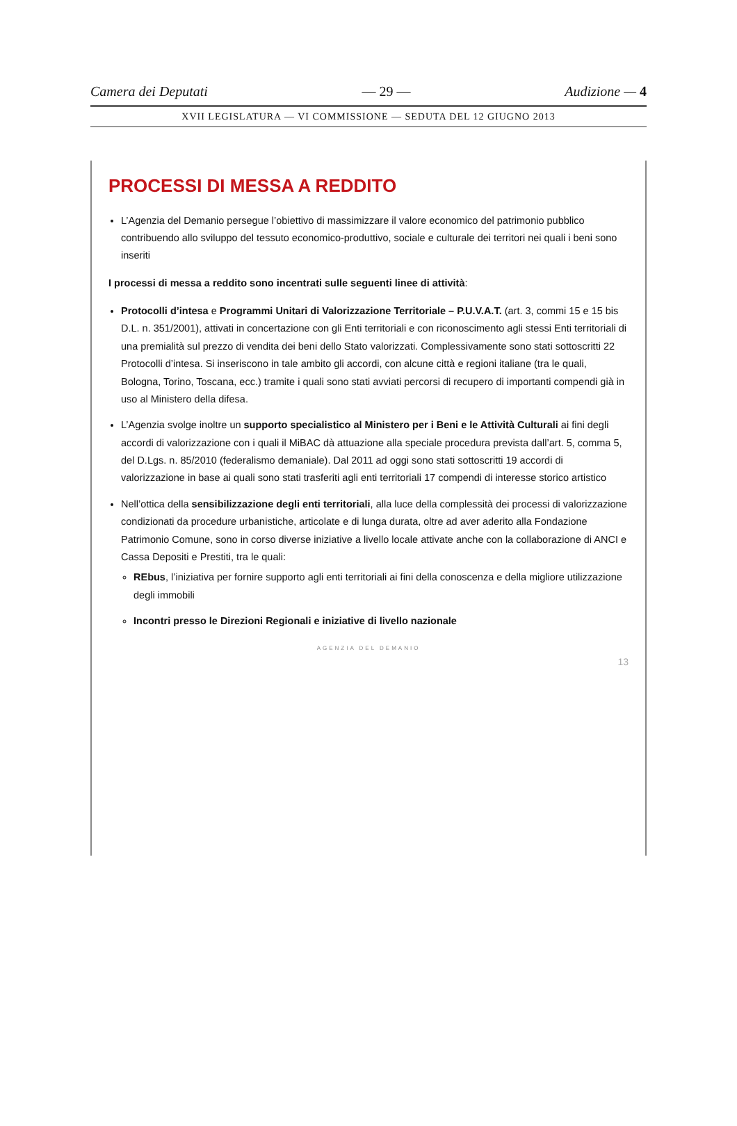Camera dei Deputati — 29 — Audizione — 4
XVII LEGISLATURA — VI COMMISSIONE — SEDUTA DEL 12 GIUGNO 2013
PROCESSI DI MESSA A REDDITO
L’Agenzia del Demanio persegue l’obiettivo di massimizzare il valore economico del patrimonio pubblico contribuendo allo sviluppo del tessuto economico-produttivo, sociale e culturale dei territori nei quali i beni sono inseriti
I processi di messa a reddito sono incentrati sulle seguenti linee di attività:
Protocolli d’intesa e Programmi Unitari di Valorizzazione Territoriale – P.U.V.A.T. (art. 3, commi 15 e 15 bis D.L. n. 351/2001), attivati in concertazione con gli Enti territoriali e con riconoscimento agli stessi Enti territoriali di una premialità sul prezzo di vendita dei beni dello Stato valorizzati. Complessivamente sono stati sottoscritti 22 Protocolli d’intesa. Si inseriscono in tale ambito gli accordi, con alcune città e regioni italiane (tra le quali, Bologna, Torino, Toscana, ecc.) tramite i quali sono stati avviati percorsi di recupero di importanti compendi già in uso al Ministero della difesa.
L’Agenzia svolge inoltre un supporto specialistico al Ministero per i Beni e le Attività Culturali ai fini degli accordi di valorizzazione con i quali il MiBAC dà attuazione alla speciale procedura prevista dall’art. 5, comma 5, del D.Lgs. n. 85/2010 (federalismo demaniale). Dal 2011 ad oggi sono stati sottoscritti 19 accordi di valorizzazione in base ai quali sono stati trasferiti agli enti territoriali 17 compendi di interesse storico artistico
Nell’ottica della sensibilizzazione degli enti territoriali, alla luce della complessità dei processi di valorizzazione condizionati da procedure urbanistiche, articolate e di lunga durata, oltre ad aver aderito alla Fondazione Patrimonio Comune, sono in corso diverse iniziative a livello locale attivate anche con la collaborazione di ANCI e Cassa Depositi e Prestiti, tra le quali:
REbus, l’iniziativa per fornire supporto agli enti territoriali ai fini della conoscenza e della migliore utilizzazione degli immobili
Incontri presso le Direzioni Regionali e iniziative di livello nazionale
AGENZIA DEL DEMANIO
13